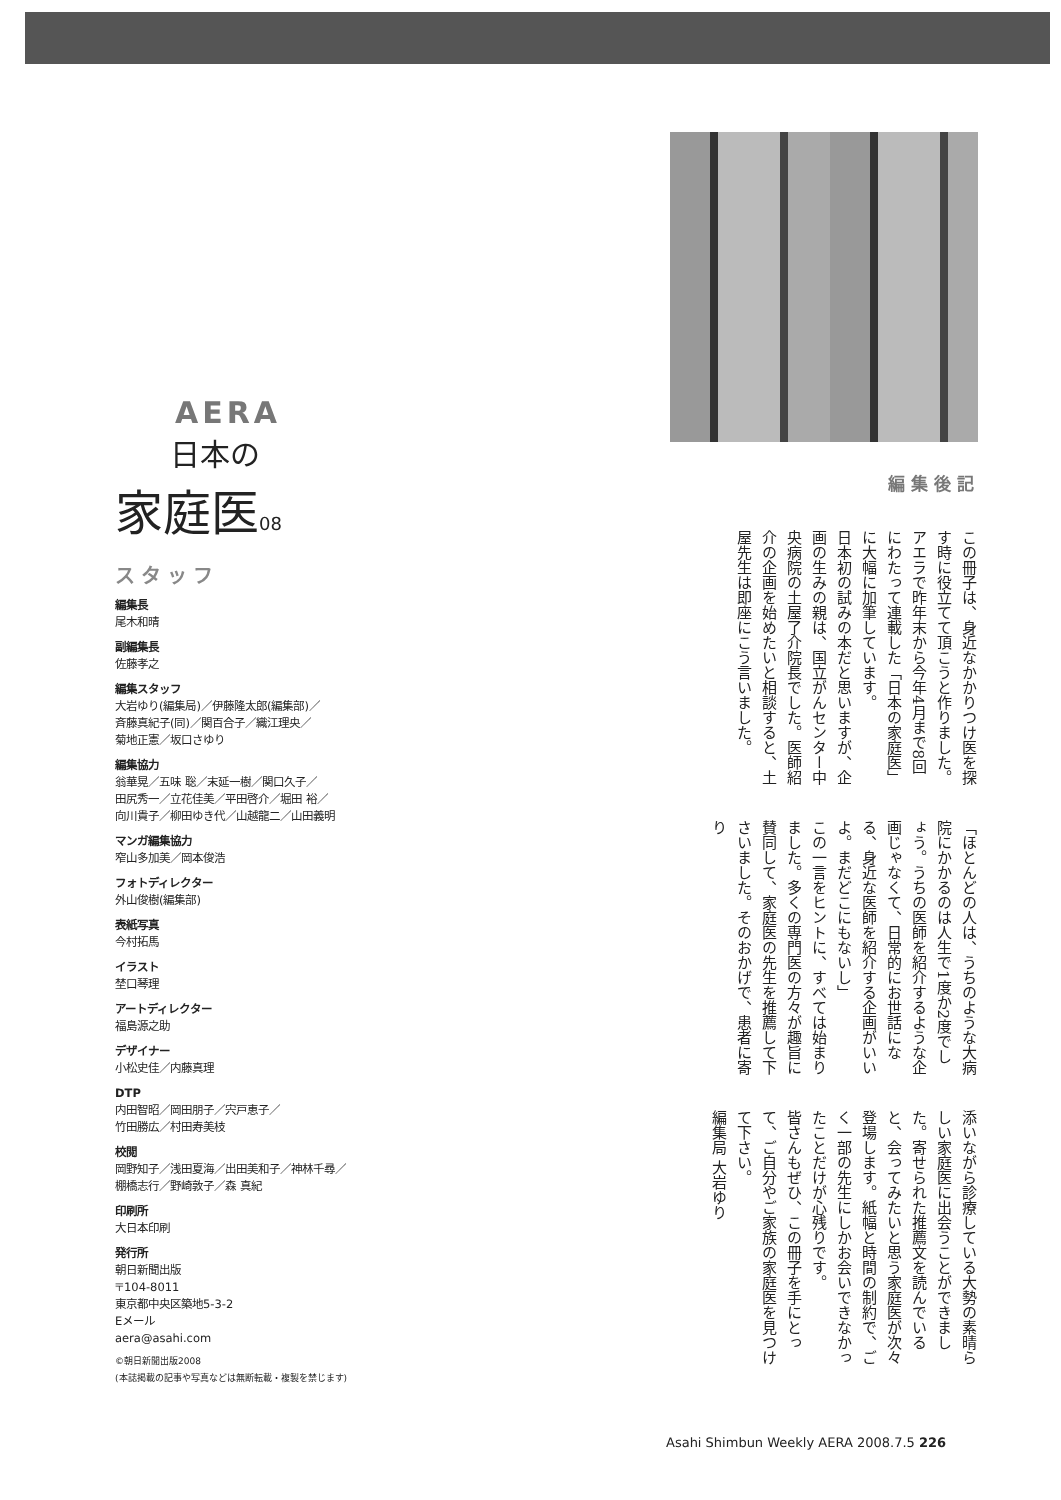AERA
日本の
家庭医08
スタッフ
編集長
尾木和晴
副編集長
佐藤孝之
編集スタッフ
大岩ゆり(編集局)／伊藤隆太郎(編集部)／
斉藤真紀子(同)／関百合子／織江理央／
菊地正憲／坂口さゆり
編集協力
翁華晃／五味 聡／末延一樹／関口久子／
田尻秀一／立花佳美／平田啓介／堀田 裕／
向川貴子／柳田ゆき代／山越龍二／山田義明
マンガ編集協力
窄山多加美／岡本俊浩
フォトディレクター
外山俊樹(編集部)
表紙写真
今村拓馬
イラスト
埜口琴理
アートディレクター
福島源之助
デザイナー
小松史佳／内藤真理
DTP
内田智昭／岡田朋子／宍戸恵子／
竹田勝広／村田寿美枝
校閲
岡野知子／浅田夏海／出田美和子／神林千尋／
棚橋志行／野崎敦子／森 真紀
印刷所
大日本印刷
発行所
朝日新聞出版
〒104-8011
東京都中央区築地5-3-2
Eメール
aera@asahi.com
©朝日新聞出版2008
(本誌掲載の記事や写真などは無断転載・複製を禁じます)
編集後記
この冊子は、身近なかかりつけ医を探す時に役立てて頂こうと作りました。アエラで昨年末から今年4月まで8回にわたって連載した「日本の家庭医」に大幅に加筆しています。
日本初の試みの本だと思いますが、企画の生みの親は、国立がんセンター中央病院の土屋了介院長でした。医師紹介の企画を始めたいと相談すると、土屋先生は即座にこう言いました。
「ほとんどの人は、うちのような大病院にかかるのは人生で1度か2度でしょう。うちの医師を紹介するような企画じゃなくて、日常的にお世話になる、身近な医師を紹介する企画がいいよ。まだどこにもないし」
この一言をヒントに、すべては始まりました。多くの専門医の方々が趣旨に賛同して、家庭医の先生を推薦して下さいました。そのおかげで、患者に寄り
添いながら診療している大勢の素晴らしい家庭医に出会うことができました。寄せられた推薦文を読んでいると、会ってみたいと思う家庭医が次々登場します。紙幅と時間の制約で、ごく一部の先生にしかお会いできなかったことだけが心残りです。
皆さんもぜひ、この冊子を手にとって、ご自分やご家族の家庭医を見つけて下さい。
編集局 大岩ゆり
Asahi Shimbun Weekly AERA 2008.7.5 226